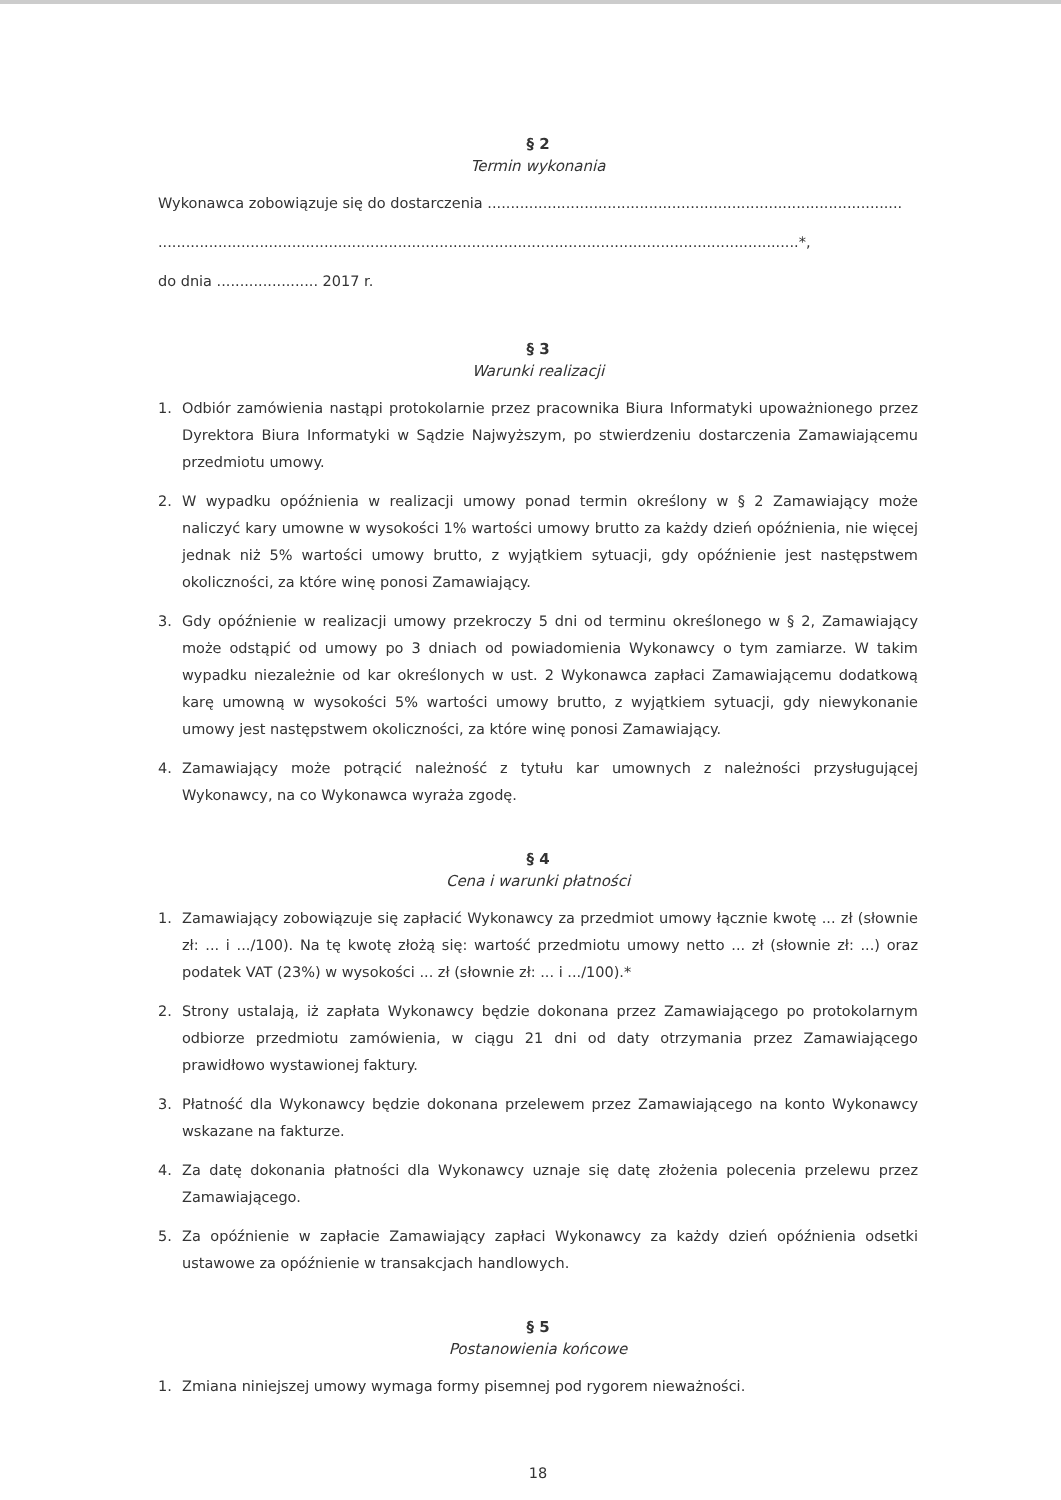§ 2
Termin wykonania
Wykonawca zobowiązuje się do dostarczenia ..........................................................................................
...........................................................................................................................................*,
do dnia ...................... 2017 r.
§ 3
Warunki realizacji
1. Odbiór zamówienia nastąpi protokolarnie przez pracownika Biura Informatyki upoważnionego przez Dyrektora Biura Informatyki w Sądzie Najwyższym, po stwierdzeniu dostarczenia Zamawiającemu przedmiotu umowy.
2. W wypadku opóźnienia w realizacji umowy ponad termin określony w § 2 Zamawiający może naliczyć kary umowne w wysokości 1% wartości umowy brutto za każdy dzień opóźnienia, nie więcej jednak niż 5% wartości umowy brutto, z wyjątkiem sytuacji, gdy opóźnienie jest następstwem okoliczności, za które winę ponosi Zamawiający.
3. Gdy opóźnienie w realizacji umowy przekroczy 5 dni od terminu określonego w § 2, Zamawiający może odstąpić od umowy po 3 dniach od powiadomienia Wykonawcy o tym zamiarze. W takim wypadku niezależnie od kar określonych w ust. 2 Wykonawca zapłaci Zamawiającemu dodatkową karę umowną w wysokości 5% wartości umowy brutto, z wyjątkiem sytuacji, gdy niewykonanie umowy jest następstwem okoliczności, za które winę ponosi Zamawiający.
4. Zamawiający może potrącić należność z tytułu kar umownych z należności przysługującej Wykonawcy, na co Wykonawca wyraża zgodę.
§ 4
Cena i warunki płatności
1. Zamawiający zobowiązuje się zapłacić Wykonawcy za przedmiot umowy łącznie kwotę ... zł (słownie zł: ... i .../100). Na tę kwotę złożą się: wartość przedmiotu umowy netto ... zł (słownie zł: ...) oraz podatek VAT (23%) w wysokości ... zł (słownie zł: ... i .../100).*
2. Strony ustalają, iż zapłata Wykonawcy będzie dokonana przez Zamawiającego po protokolarnym odbiorze przedmiotu zamówienia, w ciągu 21 dni od daty otrzymania przez Zamawiającego prawidłowo wystawionej faktury.
3. Płatność dla Wykonawcy będzie dokonana przelewem przez Zamawiającego na konto Wykonawcy wskazane na fakturze.
4. Za datę dokonania płatności dla Wykonawcy uznaje się datę złożenia polecenia przelewu przez Zamawiającego.
5. Za opóźnienie w zapłacie Zamawiający zapłaci Wykonawcy za każdy dzień opóźnienia odsetki ustawowe za opóźnienie w transakcjach handlowych.
§ 5
Postanowienia końcowe
1. Zmiana niniejszej umowy wymaga formy pisemnej pod rygorem nieważności.
18